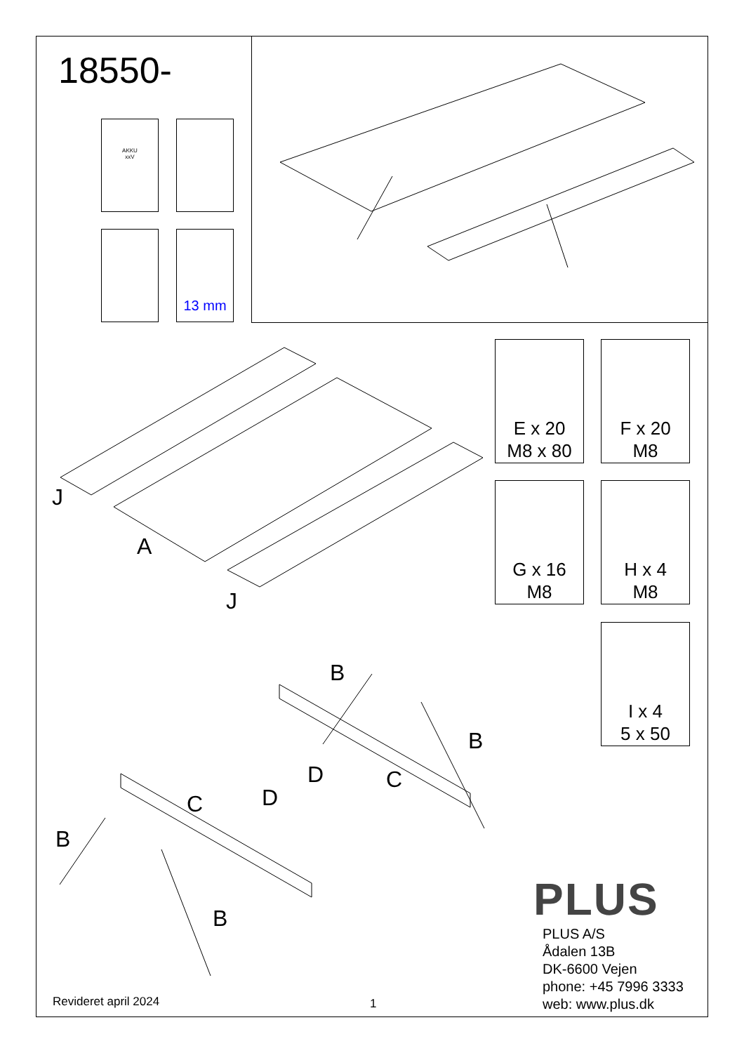18550-
AKKU
xxV
13 mm
J
A
J
E x 20
M8 x 80
F x 20
M8
G x 16
M8
H x 4
M8
I x 4
5 x 50
B
B
D
D
C
C
B
B PLUS
PLUS A/S
Ådalen 13B
DK-6600 Vejen
phone: +45 7996 3333
web: www.plus.dk
Revideret april 2024 1